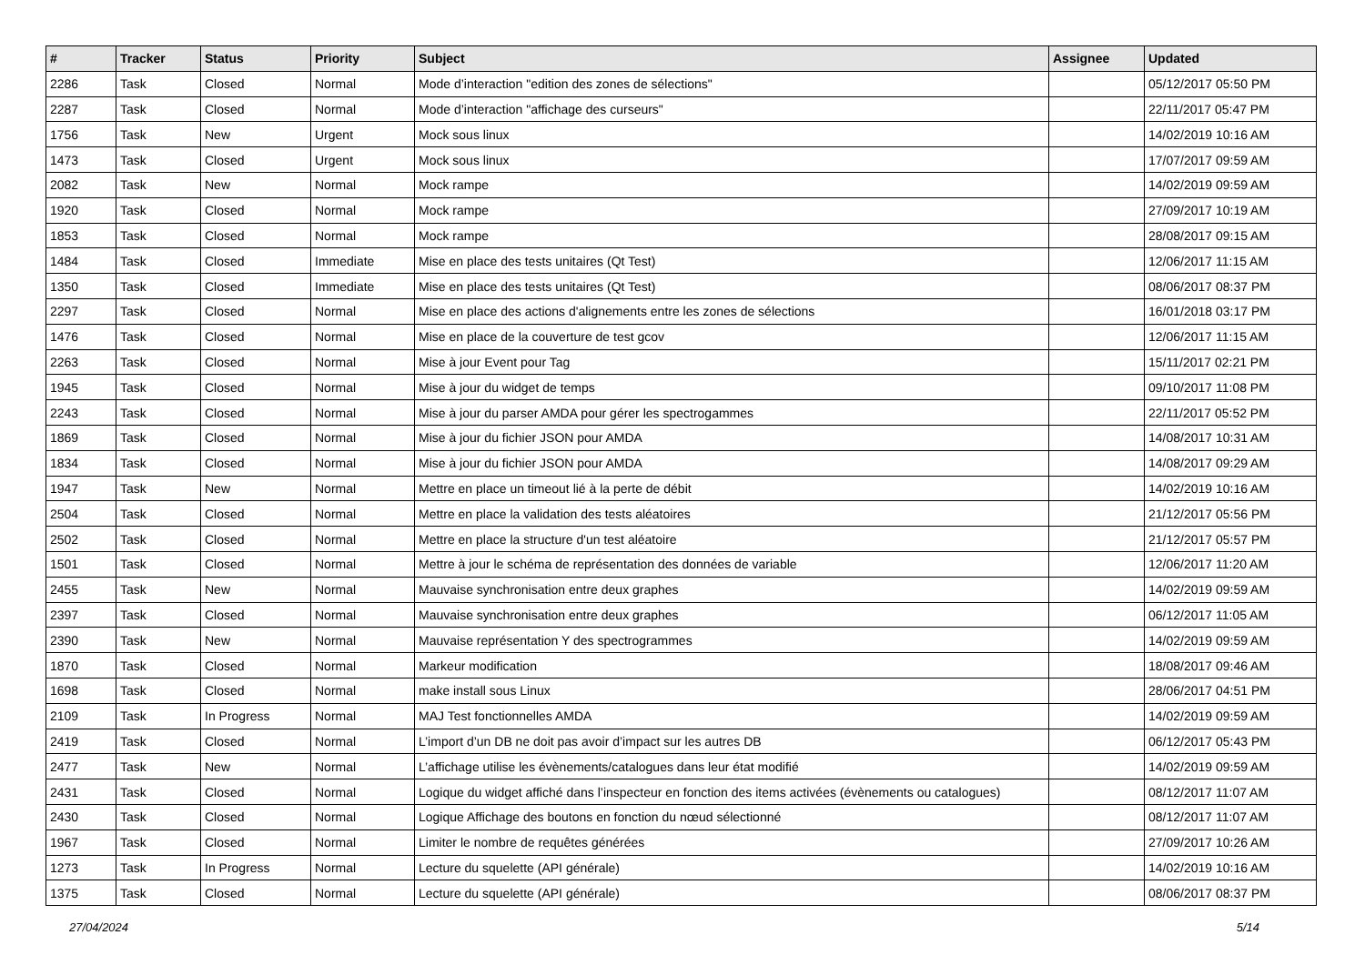| # | Tracker | Status | Priority | Subject | Assignee | Updated |
| --- | --- | --- | --- | --- | --- | --- |
| 2286 | Task | Closed | Normal | Mode d’interaction "edition des zones de sélections" | | 05/12/2017 05:50 PM |
| 2287 | Task | Closed | Normal | Mode d’interaction "affichage des curseurs" | | 22/11/2017 05:47 PM |
| 1756 | Task | New | Urgent | Mock sous linux | | 14/02/2019 10:16 AM |
| 1473 | Task | Closed | Urgent | Mock sous linux | | 17/07/2017 09:59 AM |
| 2082 | Task | New | Normal | Mock rampe | | 14/02/2019 09:59 AM |
| 1920 | Task | Closed | Normal | Mock rampe | | 27/09/2017 10:19 AM |
| 1853 | Task | Closed | Normal | Mock rampe | | 28/08/2017 09:15 AM |
| 1484 | Task | Closed | Immediate | Mise en place des tests unitaires (Qt Test) | | 12/06/2017 11:15 AM |
| 1350 | Task | Closed | Immediate | Mise en place des tests unitaires (Qt Test) | | 08/06/2017 08:37 PM |
| 2297 | Task | Closed | Normal | Mise en place des actions d'alignements entre les zones de sélections | | 16/01/2018 03:17 PM |
| 1476 | Task | Closed | Normal | Mise en place de la couverture de test gcov | | 12/06/2017 11:15 AM |
| 2263 | Task | Closed | Normal | Mise à jour Event pour Tag | | 15/11/2017 02:21 PM |
| 1945 | Task | Closed | Normal | Mise à jour du widget de temps | | 09/10/2017 11:08 PM |
| 2243 | Task | Closed | Normal | Mise à jour du parser AMDA pour gérer les spectrogammes | | 22/11/2017 05:52 PM |
| 1869 | Task | Closed | Normal | Mise à jour du fichier JSON pour AMDA | | 14/08/2017 10:31 AM |
| 1834 | Task | Closed | Normal | Mise à jour du fichier JSON pour AMDA | | 14/08/2017 09:29 AM |
| 1947 | Task | New | Normal | Mettre en place un timeout lié à la perte de débit | | 14/02/2019 10:16 AM |
| 2504 | Task | Closed | Normal | Mettre en place la validation des tests aléatoires | | 21/12/2017 05:56 PM |
| 2502 | Task | Closed | Normal | Mettre en place la structure d'un test aléatoire | | 21/12/2017 05:57 PM |
| 1501 | Task | Closed | Normal | Mettre à jour le schéma de représentation des données de variable | | 12/06/2017 11:20 AM |
| 2455 | Task | New | Normal | Mauvaise synchronisation entre deux graphes | | 14/02/2019 09:59 AM |
| 2397 | Task | Closed | Normal | Mauvaise synchronisation entre deux graphes | | 06/12/2017 11:05 AM |
| 2390 | Task | New | Normal | Mauvaise représentation Y des spectrogrammes | | 14/02/2019 09:59 AM |
| 1870 | Task | Closed | Normal | Markeur modification | | 18/08/2017 09:46 AM |
| 1698 | Task | Closed | Normal | make install sous Linux | | 28/06/2017 04:51 PM |
| 2109 | Task | In Progress | Normal | MAJ Test fonctionnelles AMDA | | 14/02/2019 09:59 AM |
| 2419 | Task | Closed | Normal | L’import d’un DB ne doit pas avoir d’impact sur les autres DB | | 06/12/2017 05:43 PM |
| 2477 | Task | New | Normal | L’affichage utilise les évènements/catalogues dans leur état modifié | | 14/02/2019 09:59 AM |
| 2431 | Task | Closed | Normal | Logique du widget affiché dans l’inspecteur en fonction des items activées (évènements ou catalogues) | | 08/12/2017 11:07 AM |
| 2430 | Task | Closed | Normal | Logique Affichage des boutons en fonction du nœud sélectionné | | 08/12/2017 11:07 AM |
| 1967 | Task | Closed | Normal | Limiter le nombre de requêtes générées | | 27/09/2017 10:26 AM |
| 1273 | Task | In Progress | Normal | Lecture du squelette (API générale) | | 14/02/2019 10:16 AM |
| 1375 | Task | Closed | Normal | Lecture du squelette (API générale) | | 08/06/2017 08:37 PM |
27/04/2024 5/14